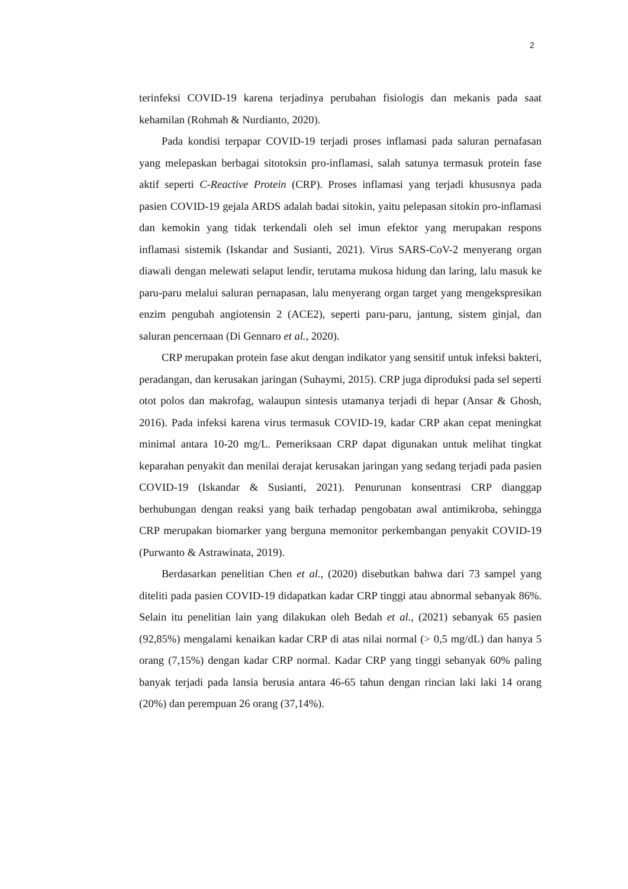2
terinfeksi COVID-19 karena terjadinya perubahan fisiologis dan mekanis pada saat kehamilan (Rohmah & Nurdianto, 2020).
Pada kondisi terpapar COVID-19 terjadi proses inflamasi pada saluran pernafasan yang melepaskan berbagai sitotoksin pro-inflamasi, salah satunya termasuk protein fase aktif seperti C-Reactive Protein (CRP). Proses inflamasi yang terjadi khususnya pada pasien COVID-19 gejala ARDS adalah badai sitokin, yaitu pelepasan sitokin pro-inflamasi dan kemokin yang tidak terkendali oleh sel imun efektor yang merupakan respons inflamasi sistemik (Iskandar and Susianti, 2021). Virus SARS-CoV-2 menyerang organ diawali dengan melewati selaput lendir, terutama mukosa hidung dan laring, lalu masuk ke paru-paru melalui saluran pernapasan, lalu menyerang organ target yang mengekspresikan enzim pengubah angiotensin 2 (ACE2), seperti paru-paru, jantung, sistem ginjal, dan saluran pencernaan (Di Gennaro et al., 2020).
CRP merupakan protein fase akut dengan indikator yang sensitif untuk infeksi bakteri, peradangan, dan kerusakan jaringan (Suhaymi, 2015). CRP juga diproduksi pada sel seperti otot polos dan makrofag, walaupun sintesis utamanya terjadi di hepar (Ansar & Ghosh, 2016). Pada infeksi karena virus termasuk COVID-19, kadar CRP akan cepat meningkat minimal antara 10-20 mg/L. Pemeriksaan CRP dapat digunakan untuk melihat tingkat keparahan penyakit dan menilai derajat kerusakan jaringan yang sedang terjadi pada pasien COVID-19 (Iskandar & Susianti, 2021). Penurunan konsentrasi CRP dianggap berhubungan dengan reaksi yang baik terhadap pengobatan awal antimikroba, sehingga CRP merupakan biomarker yang berguna memonitor perkembangan penyakit COVID-19 (Purwanto & Astrawinata, 2019).
Berdasarkan penelitian Chen et al., (2020) disebutkan bahwa dari 73 sampel yang diteliti pada pasien COVID-19 didapatkan kadar CRP tinggi atau abnormal sebanyak 86%. Selain itu penelitian lain yang dilakukan oleh Bedah et al., (2021) sebanyak 65 pasien (92,85%) mengalami kenaikan kadar CRP di atas nilai normal (> 0,5 mg/dL) dan hanya 5 orang (7,15%) dengan kadar CRP normal. Kadar CRP yang tinggi sebanyak 60% paling banyak terjadi pada lansia berusia antara 46-65 tahun dengan rincian laki laki 14 orang (20%) dan perempuan 26 orang (37,14%).